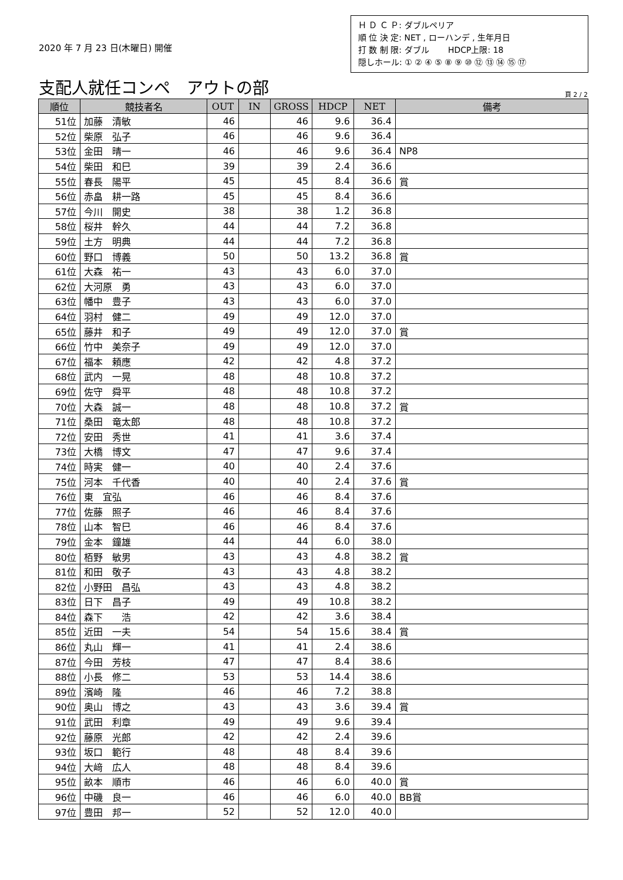2020 年 7 月 23 日(木曜日) 開催
Ｈ Ｄ Ｃ Ｐ: ダブルペリア
順 位 決 定: NET , ローハンデ , 生年月日
打 数 制 限: ダブル　　 HDCP上限: 18
隠しホール: ① ② ④ ⑤ ⑧ ⑨ ⑩ ⑫ ⑬ ⑭ ⑮ ⑰
支配人就任コンペ　アウトの部
頁 2 / 2
| 順位 | 競技者名 | OUT | IN | GROSS | HDCP | NET | 備考 |
| --- | --- | --- | --- | --- | --- | --- | --- |
| 51位 | 加藤 清敏 | 46 | | 46 | 9.6 | 36.4 | |
| 52位 | 柴原 弘子 | 46 | | 46 | 9.6 | 36.4 | |
| 53位 | 金田 晴一 | 46 | | 46 | 9.6 | 36.4 | NP8 |
| 54位 | 柴田 和巳 | 39 | | 39 | 2.4 | 36.6 | |
| 55位 | 春長 陽平 | 45 | | 45 | 8.4 | 36.6 | 賞 |
| 56位 | 赤畠 耕一路 | 45 | | 45 | 8.4 | 36.6 | |
| 57位 | 今川 開史 | 38 | | 38 | 1.2 | 36.8 | |
| 58位 | 桜井 幹久 | 44 | | 44 | 7.2 | 36.8 | |
| 59位 | 土方 明典 | 44 | | 44 | 7.2 | 36.8 | |
| 60位 | 野口 博義 | 50 | | 50 | 13.2 | 36.8 | 賞 |
| 61位 | 大森 祐一 | 43 | | 43 | 6.0 | 37.0 | |
| 62位 | 大河原 勇 | 43 | | 43 | 6.0 | 37.0 | |
| 63位 | 幡中 豊子 | 43 | | 43 | 6.0 | 37.0 | |
| 64位 | 羽村 健二 | 49 | | 49 | 12.0 | 37.0 | |
| 65位 | 藤井 和子 | 49 | | 49 | 12.0 | 37.0 | 賞 |
| 66位 | 竹中 美奈子 | 49 | | 49 | 12.0 | 37.0 | |
| 67位 | 福本 頼應 | 42 | | 42 | 4.8 | 37.2 | |
| 68位 | 武内 一晃 | 48 | | 48 | 10.8 | 37.2 | |
| 69位 | 佐守 舜平 | 48 | | 48 | 10.8 | 37.2 | |
| 70位 | 大森 誠一 | 48 | | 48 | 10.8 | 37.2 | 賞 |
| 71位 | 桑田 竜太郎 | 48 | | 48 | 10.8 | 37.2 | |
| 72位 | 安田 秀世 | 41 | | 41 | 3.6 | 37.4 | |
| 73位 | 大橋 博文 | 47 | | 47 | 9.6 | 37.4 | |
| 74位 | 時実 健一 | 40 | | 40 | 2.4 | 37.6 | |
| 75位 | 河本 千代香 | 40 | | 40 | 2.4 | 37.6 | 賞 |
| 76位 | 東 宜弘 | 46 | | 46 | 8.4 | 37.6 | |
| 77位 | 佐藤 照子 | 46 | | 46 | 8.4 | 37.6 | |
| 78位 | 山本 智巳 | 46 | | 46 | 8.4 | 37.6 | |
| 79位 | 金本 鐘雄 | 44 | | 44 | 6.0 | 38.0 | |
| 80位 | 栢野 敏男 | 43 | | 43 | 4.8 | 38.2 | 賞 |
| 81位 | 和田 敬子 | 43 | | 43 | 4.8 | 38.2 | |
| 82位 | 小野田 昌弘 | 43 | | 43 | 4.8 | 38.2 | |
| 83位 | 日下 昌子 | 49 | | 49 | 10.8 | 38.2 | |
| 84位 | 森下 浩 | 42 | | 42 | 3.6 | 38.4 | |
| 85位 | 近田 一夫 | 54 | | 54 | 15.6 | 38.4 | 賞 |
| 86位 | 丸山 輝一 | 41 | | 41 | 2.4 | 38.6 | |
| 87位 | 今田 芳枝 | 47 | | 47 | 8.4 | 38.6 | |
| 88位 | 小長 修二 | 53 | | 53 | 14.4 | 38.6 | |
| 89位 | 濱崎 隆 | 46 | | 46 | 7.2 | 38.8 | |
| 90位 | 奥山 博之 | 43 | | 43 | 3.6 | 39.4 | 賞 |
| 91位 | 武田 利章 | 49 | | 49 | 9.6 | 39.4 | |
| 92位 | 藤原 光郎 | 42 | | 42 | 2.4 | 39.6 | |
| 93位 | 坂口 範行 | 48 | | 48 | 8.4 | 39.6 | |
| 94位 | 大﨑 広人 | 48 | | 48 | 8.4 | 39.6 | |
| 95位 | 畝本 順市 | 46 | | 46 | 6.0 | 40.0 | 賞 |
| 96位 | 中磯 良一 | 46 | | 46 | 6.0 | 40.0 | BB賞 |
| 97位 | 豊田 邦一 | 52 | | 52 | 12.0 | 40.0 | |